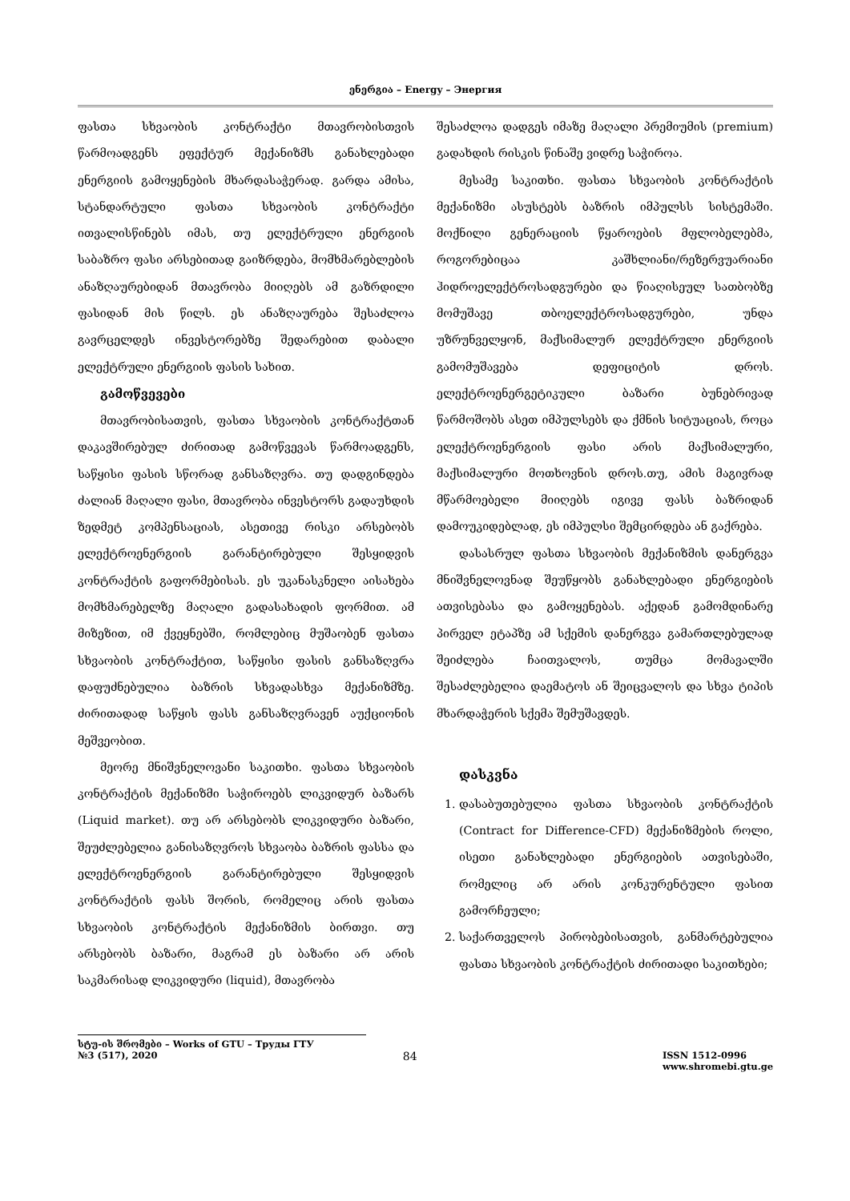ენერგია – Energy – Энергия
ფასთა სხვაობის კონტრაქტი მთავრობისთვის წარმოადგენს ეფექტურ მექანიზმს განახლებადი ენერგიის გამოყენების მხარდასაჭერად. გარდა ამისა, სტანდარტული ფასთა სხვაობის კონტრაქტი ითვალისწინებს იმას, თუ ელექტრული ენერგიის საბაზრო ფასი არსებითად გაიზრდება, მომხმარებლების ანაზღაურებიდან მთავრობა მიიღებს ამ გაზრდილი ფასიდან მის წილს. ეს ანაზღაურება შესაძლოა გავრცელდეს ინვესტორებზე შედარებით დაბალი ელექტრული ენერგიის ფასის სახით.
გამოწვევები
მთავრობისათვის, ფასთა სხვაობის კონტრაქტთან დაკავშირებულ ძირითად გამოწვევას წარმოადგენს, საწყისი ფასის სწორად განსაზღვრა. თუ დადგინდება ძალიან მაღალი ფასი, მთავრობა ინვესტორს გადაუხდის ზედმეტ კომპენსაციას, ასეთივე რისკი არსებობს ელექტროენერგიის გარანტირებული შესყიდვის კონტრაქტის გაფორმებისას. ეს უკანასკნელი აისახება მომხმარებელზე მაღალი გადასახადის ფორმით. ამ მიზეზით, იმ ქვეყნებში, რომლებიც მუშაობენ ფასთა სხვაობის კონტრაქტით, საწყისი ფასის განსაზღვრა დაფუძნებულია ბაზრის სხვადასხვა მექანიზმზე. ძირითადად საწყის ფასს განსაზღვრავენ აუქციონის მეშვეობით.
მეორე მნიშვნელოვანი საკითხი. ფასთა სხვაობის კონტრაქტის მექანიზმი საჭიროებს ლიკვიდურ ბაზარს (Liquid market). თუ არ არსებობს ლიკვიდური ბაზარი, შეუძლებელია განისაზღვროს სხვაობა ბაზრის ფასსა და ელექტროენერგიის გარანტირებული შესყიდვის კონტრაქტის ფასს შორის, რომელიც არის ფასთა სხვაობის კონტრაქტის მექანიზმის ბირთვი. თუ არსებობს ბაზარი, მაგრამ ეს ბაზარი არ არის საკმარისად ლიკვიდური (liquid), მთავრობა
შესაძლოა დადგეს იმაზე მაღალი პრემიუმის (premium) გადახდის რისკის წინაშე ვიდრე საჭიროა.
მესამე საკითხი. ფასთა სხვაობის კონტრაქტის მექანიზმი ასუსტებს ბაზრის იმპულსს სისტემაში. მოქნილი გენერაციის წყაროების მფლობელებმა, როგორებიცაა კაშხლიანი/რეზერვუარიანი ჰიდროელექტროსადგურები და წიაღისეულ სათბობზე მომუშავე თბოელექტროსადგურები, უნდა უზრუნველყონ, მაქსიმალურ ელექტრული ენერგიის გამომუშავება დეფიციტის დროს. ელექტროენერგეტიკული ბაზარი ბუნებრივად წარმოშობს ასეთ იმპულსებს და ქმნის სიტუაციას, როცა ელექტროენერგიის ფასი არის მაქსიმალური, მაქსიმალური მოთხოვნის დროს.თუ, ამის მაგივრად მწარმოებელი მიიღებს იგივე ფასს ბაზრიდან დამოუკიდებლად, ეს იმპულსი შემცირდება ან გაქრება.
დასასრულ ფასთა სხვაობის მექანიზმის დანერგვა მნიშვნელოვნად შეუწყობს განახლებადი ენერგიების ათვისებასა და გამოყენებას. აქედან გამომდინარე პირველ ეტაპზე ამ სქემის დანერგვა გამართლებულად შეიძლება ჩაითვალოს, თუმცა მომავალში შესაძლებელია დაემატოს ან შეიცვალოს და სხვა ტიპის მხარდაჭერის სქემა შემუშავდეს.
დასკვნა
1. დასაბუთებულია ფასთა სხვაობის კონტრაქტის (Contract for Difference-CFD) მექანიზმების როლი, ისეთი განახლებადი ენერგიების ათვისებაში, რომელიც არ არის კონკურენტული ფასით გამორჩეული;
2. საქართველოს პირობებისათვის, განმარტებულია ფასთა სხვაობის კონტრაქტის ძირითადი საკითხები;
სტუ-ის შრომები – Works of GTU – Труды ГТУ
№3 (517), 2020 84 ISSN 1512-0996
www.shromebi.gtu.ge